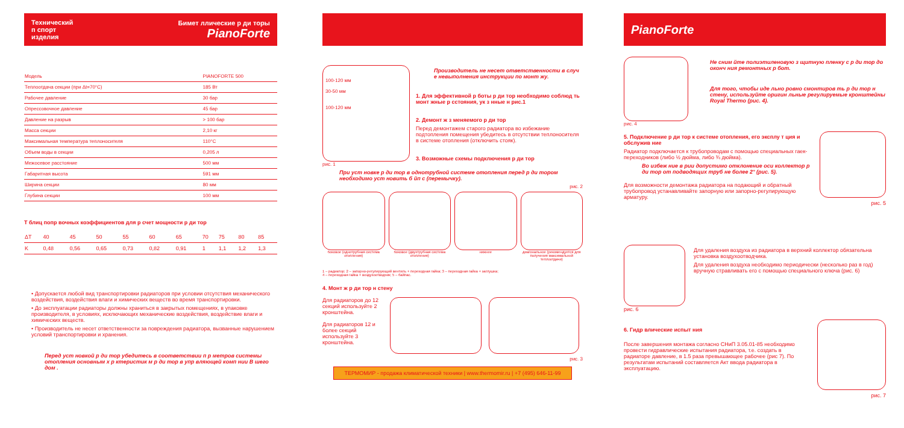Технический
п спорт
изделия
Бимет ллические р ди торы
PianoForte
| Модель | PIANOFORTE 500 |
| Теплоотдача секции (при Δt=70°C) | 185 Вт |
| Рабочее давление | 30 бар |
| Опрессовочное давление | 45 бар |
| Давление на разрыв | > 100 бар |
| Масса секции | 2,10 кг |
| Максимальная температура теплоносителя | 110°C |
| Объем воды в секции | 0,205 л |
| Межосевое расстояние | 500 мм |
| Габаритная высота | 591 мм |
| Ширина секции | 80 мм |
| Глубина секции | 100 мм |
Т блиц попр вочных коэффициентов для р счет мощности р ди тор
| ΔT | 40 | 45 | 50 | 55 | 60 | 65 | 70 | 75 | 80 | 85 |
| K | 0,48 | 0,56 | 0,65 | 0,73 | 0,82 | 0,91 | 1 | 1,1 | 1,2 | 1,3 |
• Допускается любой вид транспортировки радиаторов при условии отсутствия механического воздействия, воздействия влаги и химических веществ во время транспортировки.
• До эксплуатации радиаторы должны храниться в закрытых помещениях, в упаковке производителя, в условиях, исключающих механические воздействия, воздействие влаги и химических веществ.
• Производитель не несет ответственности за повреждения радиатора, вызванные нарушением условий транспортировки и хранения.
Перед уст новкой р ди тор убедитесь в соответствии п р метров системы отопления основным х р ктеристик м р ди тор в упр вляющей комп нии В шего дом .
100-120 мм
30-50 мм
100-120 мм
рис. 1
Производитель не несет ответственности в случ е невыполнения инструкции по монт жу.
1. Для эффективной р боты р ди тор необходимо соблюд ть монт жные р сстояния, ук з нные н рис.1
2. Демонт ж з меняемого р ди тор
Перед демонтажем старого радиатора во избежание подтопления помещения убедитесь в отсутствии теплоносителя в системе отопления (отключить стояк).
3. Возможные схемы подключения р ди тор
При уст новке р ди тор в однотрубной системе отопления перед р ди тором необходимо уст новить б йп с (перемычку).
рис. 2
боковое (однотрубная система отопления)
боковое (двухтрубная система отопления)
нижнее диагональное (рекомендуется для получения максимальной теплоотдачи)
1 – радиатор; 2 – запорно-регулирующий вентиль + переходная гайка; 3 – переходная гайка + заглушка;
4 – переходная гайка + воздухоотводчик; 5 – байпас.
4. Монт ж р ди тор н стену
Для радиаторов до 12 секций используйте 2 кронштейна.
Для радиаторов 12 и более секций используйте 3 кронштейна.
рис. 3
ТЕРМОМИР - продажа климатической техники | www.thermomir.ru | +7 (495) 646-11-99
PianoForte
рис. 4
Не сним йте полиэтиленовую з щитную пленку с р ди тор до оконч ния ремонтных р бот.
Для того, чтобы иде льно ровно смонтиров ть р ди тор н стену, используйте оригин льные регулируемые кронштейны Royal Thermo (рис. 4).
5. Подключение р ди тор к системе отопления, его эксплу т ция и обслужив ние
Радиатор подключается к трубопроводам с помощью специальных гаек-переходников (либо ½ дюйма, либо ¾ дюйма).
Во избеж ние в рии допустимо отклонение оси коллектор р ди тор от подводящих труб не более 2° (рис. 5).
Для возможности демонтажа радиатора на подающий и обратный трубопровод устанавливайте запорную или запорно-регулирующую арматуру.
рис. 5
рис. 6
Для удаления воздуха из радиатора в верхний коллектор обязательна установка воздухоотводчика.
Для удаления воздуха необходимо периодически (несколько раз в год) вручную стравливать его с помощью специального ключа (рис. 6)
6. Гидр влические испыт ния
После завершения монтажа согласно СНиП 3.05.01-85 необходимо провести гидравлические испытания радиатора, т.е. создать в радиаторе давление, в 1.5 раза превышающее рабочее (рис 7). По результатам испытаний составляется Акт ввода радиатора в эксплуатацию.
рис. 7